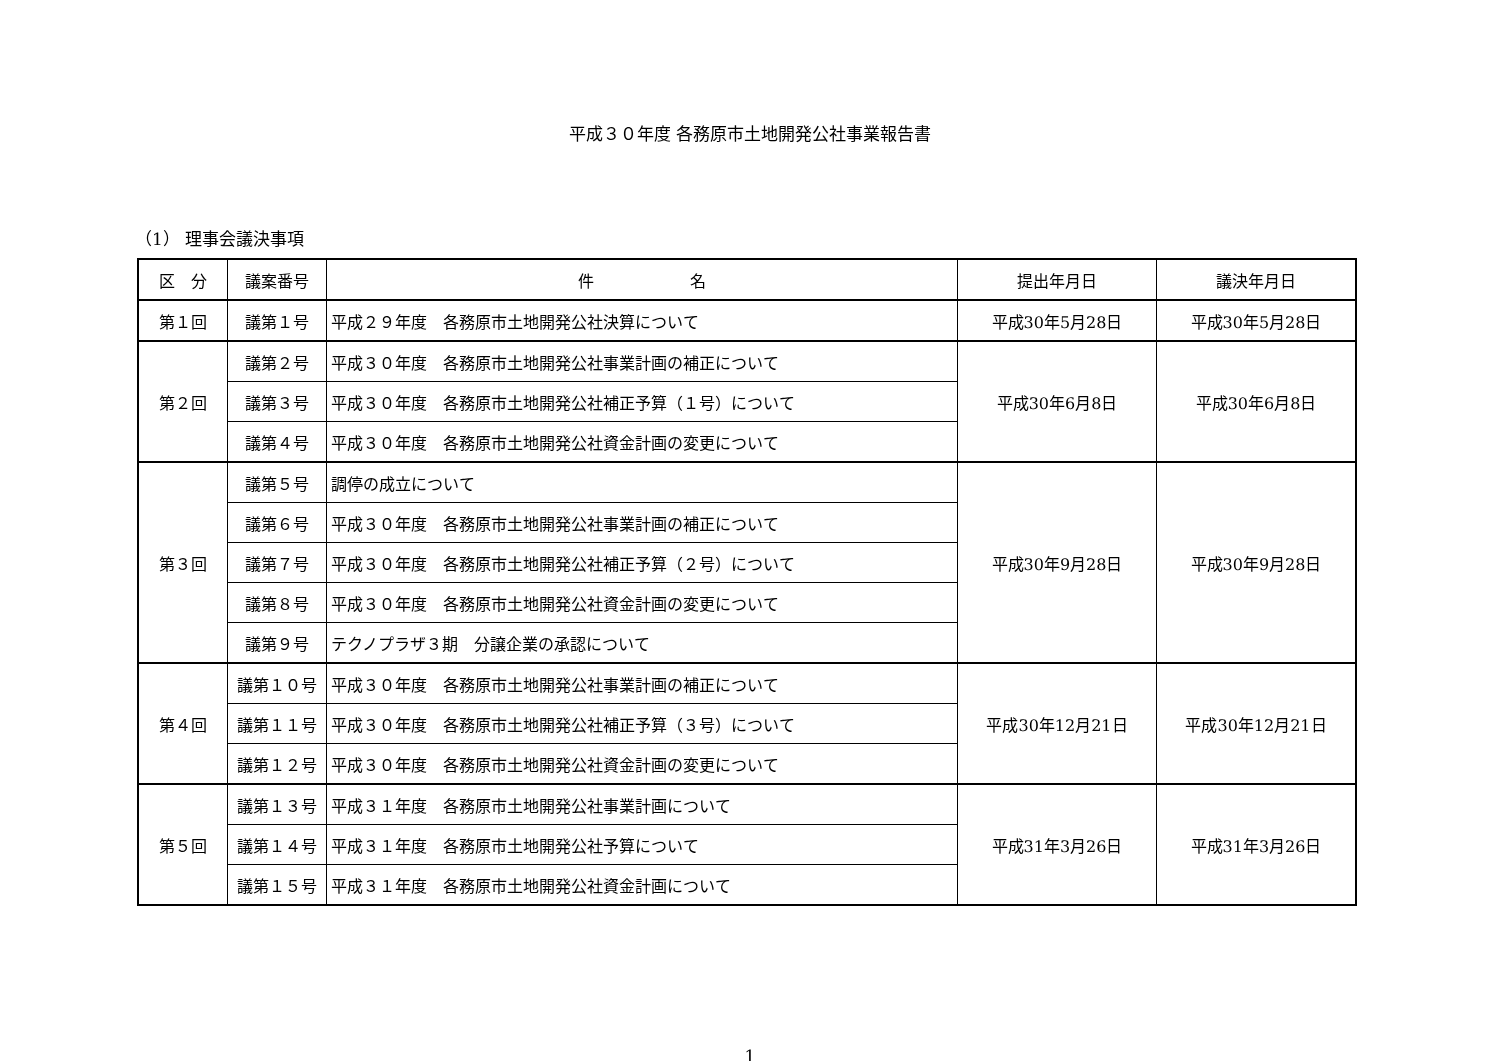平成３０年度 各務原市土地開発公社事業報告書
（1） 理事会議決事項
| 区 分 | 議案番号 | 件 名 | 提出年月日 | 議決年月日 |
| --- | --- | --- | --- | --- |
| 第１回 | 議第１号 | 平成２９年度 各務原市土地開発公社決算について | 平成30年5月28日 | 平成30年5月28日 |
| 第２回 | 議第２号 | 平成３０年度 各務原市土地開発公社事業計画の補正について | 平成30年6月8日 | 平成30年6月8日 |
| | 議第３号 | 平成３０年度 各務原市土地開発公社補正予算（１号）について | | |
| | 議第４号 | 平成３０年度 各務原市土地開発公社資金計画の変更について | | |
| 第３回 | 議第５号 | 調停の成立について | 平成30年9月28日 | 平成30年9月28日 |
| | 議第６号 | 平成３０年度 各務原市土地開発公社事業計画の補正について | | |
| | 議第７号 | 平成３０年度 各務原市土地開発公社補正予算（２号）について | | |
| | 議第８号 | 平成３０年度 各務原市土地開発公社資金計画の変更について | | |
| | 議第９号 | テクノプラザ３期 分譲企業の承認について | | |
| 第４回 | 議第１０号 | 平成３０年度 各務原市土地開発公社事業計画の補正について | 平成30年12月21日 | 平成30年12月21日 |
| | 議第１１号 | 平成３０年度 各務原市土地開発公社補正予算（３号）について | | |
| | 議第１２号 | 平成３０年度 各務原市土地開発公社資金計画の変更について | | |
| 第５回 | 議第１３号 | 平成３１年度 各務原市土地開発公社事業計画について | 平成31年3月26日 | 平成31年3月26日 |
| | 議第１４号 | 平成３１年度 各務原市土地開発公社予算について | | |
| | 議第１５号 | 平成３１年度 各務原市土地開発公社資金計画について | | |
1